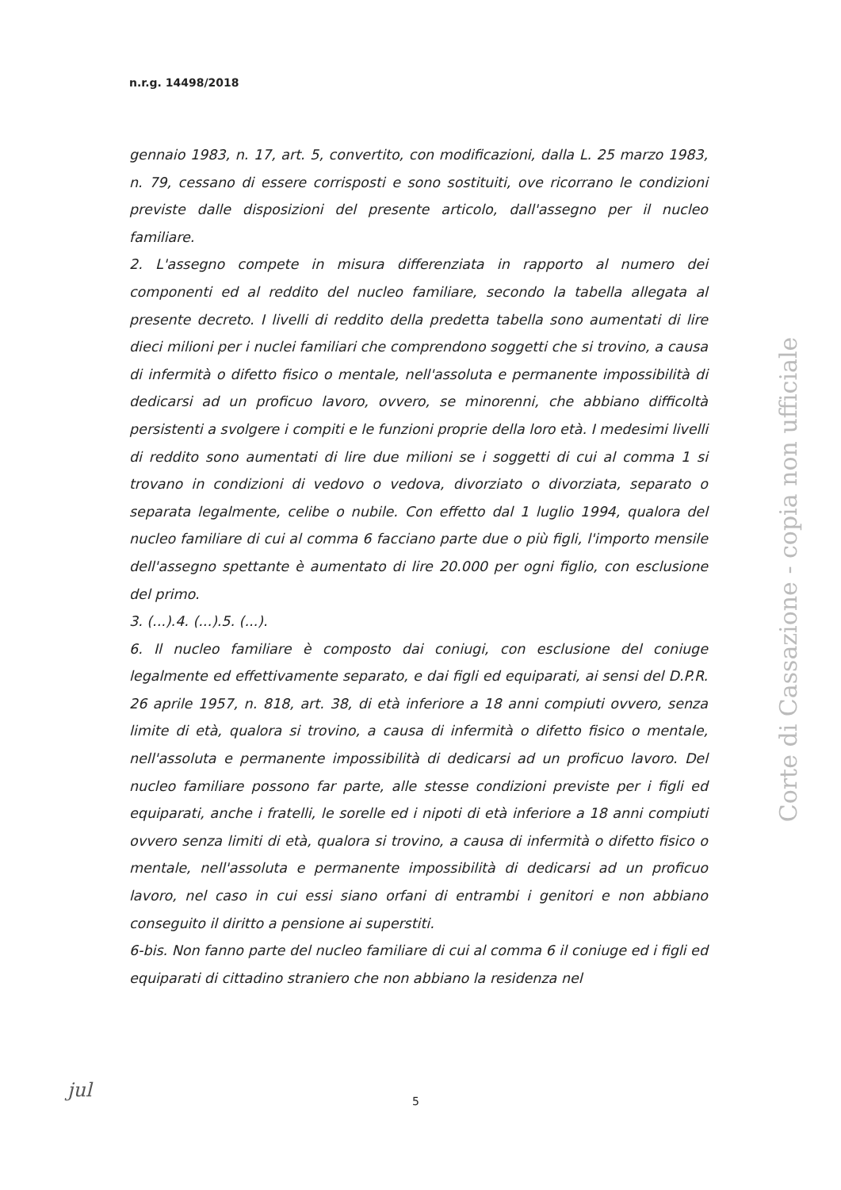n.r.g. 14498/2018
gennaio 1983, n. 17, art. 5, convertito, con modificazioni, dalla L. 25 marzo 1983, n. 79, cessano di essere corrisposti e sono sostituiti, ove ricorrano le condizioni previste dalle disposizioni del presente articolo, dall'assegno per il nucleo familiare.
2. L'assegno compete in misura differenziata in rapporto al numero dei componenti ed al reddito del nucleo familiare, secondo la tabella allegata al presente decreto. I livelli di reddito della predetta tabella sono aumentati di lire dieci milioni per i nuclei familiari che comprendono soggetti che si trovino, a causa di infermità o difetto fisico o mentale, nell'assoluta e permanente impossibilità di dedicarsi ad un proficuo lavoro, ovvero, se minorenni, che abbiano difficoltà persistenti a svolgere i compiti e le funzioni proprie della loro età. I medesimi livelli di reddito sono aumentati di lire due milioni se i soggetti di cui al comma 1 si trovano in condizioni di vedovo o vedova, divorziato o divorziata, separato o separata legalmente, celibe o nubile. Con effetto dal 1 luglio 1994, qualora del nucleo familiare di cui al comma 6 facciano parte due o più figli, l'importo mensile dell'assegno spettante è aumentato di lire 20.000 per ogni figlio, con esclusione del primo.
3. (...).4. (...).5. (...).
6. Il nucleo familiare è composto dai coniugi, con esclusione del coniuge legalmente ed effettivamente separato, e dai figli ed equiparati, ai sensi del D.P.R. 26 aprile 1957, n. 818, art. 38, di età inferiore a 18 anni compiuti ovvero, senza limite di età, qualora si trovino, a causa di infermità o difetto fisico o mentale, nell'assoluta e permanente impossibilità di dedicarsi ad un proficuo lavoro. Del nucleo familiare possono far parte, alle stesse condizioni previste per i figli ed equiparati, anche i fratelli, le sorelle ed i nipoti di età inferiore a 18 anni compiuti ovvero senza limiti di età, qualora si trovino, a causa di infermità o difetto fisico o mentale, nell'assoluta e permanente impossibilità di dedicarsi ad un proficuo lavoro, nel caso in cui essi siano orfani di entrambi i genitori e non abbiano conseguito il diritto a pensione ai superstiti.
6-bis. Non fanno parte del nucleo familiare di cui al comma 6 il coniuge ed i figli ed equiparati di cittadino straniero che non abbiano la residenza nel
Corte di Cassazione - copia non ufficiale
jul 5